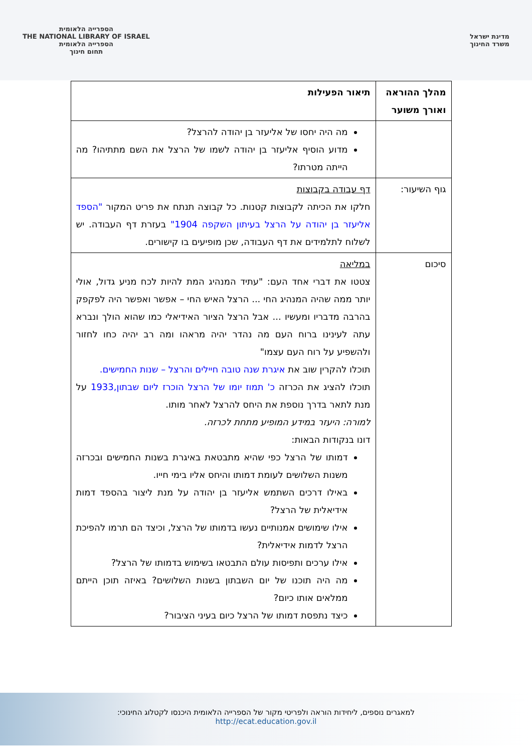מדינת ישראל
משרד החינוך
הספרייה הלאומית
THE NATIONAL LIBRARY OF ISRAEL
הספרייה הלאומית
תחום חינוך
| מהלך ההוראה ואורך משוער | תיאור הפעילות |
| --- | --- |
| | מה היה יחסו של אליעזר בן יהודה להרצל? מדוע הוסיף אליעזר בן יהודה לשמו של הרצל את השם מתתיהו? מה הייתה מטרתו? |
| גוף השיעור: | דף עבודה בקבוצות חלקו את הכיתה לקבוצות קטנות. כל קבוצה תנתח את פריט המקור "הספד אליעזר בן יהודה על הרצל בעיתון השקפה 1904" בעזרת דף העבודה. יש לשלוח לתלמידים את דף העבודה, שכן מופיעים בו קישורים. |
| סיכום | במליאה צטטו את דברי אחד העם: "עתיד המנהיג המת להיות לכח מניע גדול, אולי יותר ממה שהיה המנהיג החי ... הרצל האיש החי – אפשר ואפשר היה לפקפק בהרבה מדבריו ומעשיו ... אבל הרצל הציור האידיאלי כמו שהוא הולך ונברא עתה לעינינו ברוח העם מה נהדר יהיה מראהו ומה רב יהיה כחו לחזור ולהשפיע על רוח העם עצמו" תוכלו להקרין שוב את איגרת שנה טובה חיילים והרצל – שנות החמישים. תוכלו להציג את הכרזה כ' תמוז יומו של הרצל הוכרז ליום שבתון,1933 על מנת לתאר בדרך נוספת את היחס להרצל לאחר מותו. למורה: היעזר במידע המופיע מתחת לכרזה. דונו בנקודות הבאות: דמותו של הרצל כפי שהיא מתבטאת באיגרת בשנות החמישים ובכרזה משנות השלושים לעומת דמותו והיחס אליו בימי חייו. באילו דרכים השתמש אליעזר בן יהודה על מנת ליצור בהספד דמות אידיאלית של הרצל? אילו שימושים אמנותיים נעשו בדמותו של הרצל, וכיצד הם תרמו להפיכת הרצל לדמות אידיאלית? אילו ערכים ותפיסות עולם התבטאו בשימוש בדמותו של הרצל? מה היה תוכנו של יום השבתון בשנות השלושים? באיזה תוכן הייתם ממלאים אותו כיום? כיצד נתפסת דמותו של הרצל כיום בעיני הציבור? |
למאגרים נוספים, ליחידות הוראה ולפריטי מקור של הספרייה הלאומית היכנסו לקטלוג החינוכי:
http://ecat.education.gov.il